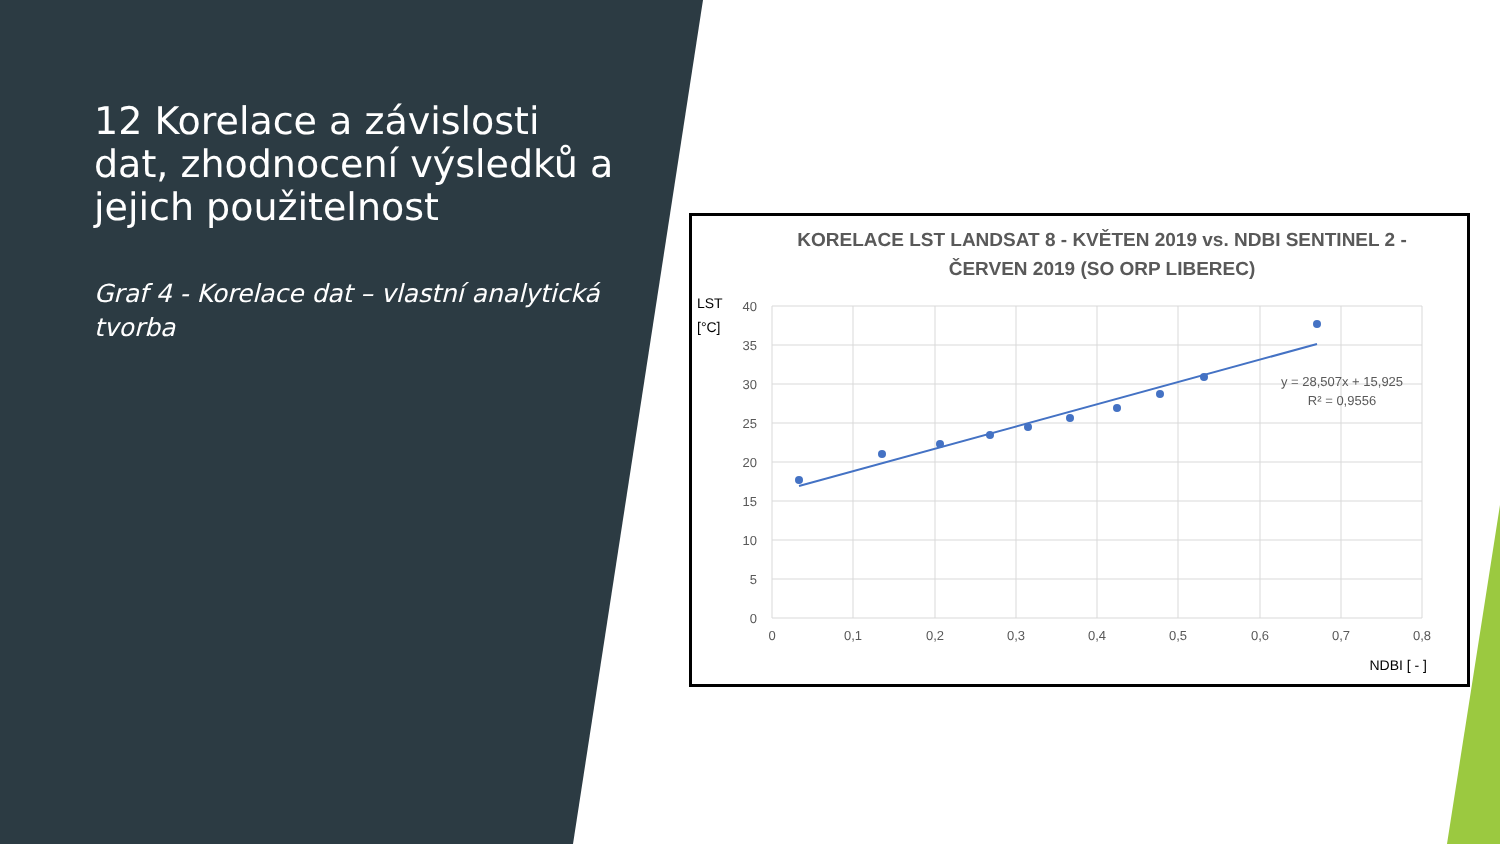12 Korelace a závislosti dat, zhodnocení výsledků a jejich použitelnost
Graf 4 - Korelace dat – vlastní analytická tvorba
KORELACE LST LANDSAT 8 - KVĚTEN 2019 vs. NDBI SENTINEL 2 -
ČERVEN 2019 (SO ORP LIBEREC)
LST
[°C]
40
35
30
25
20
15
10
5
0
0
0,1
0,2
0,3
0,4
0,5
0,6
0,7
0,8
y = 28,507x + 15,925
R² = 0,9556
NDBI [ - ]